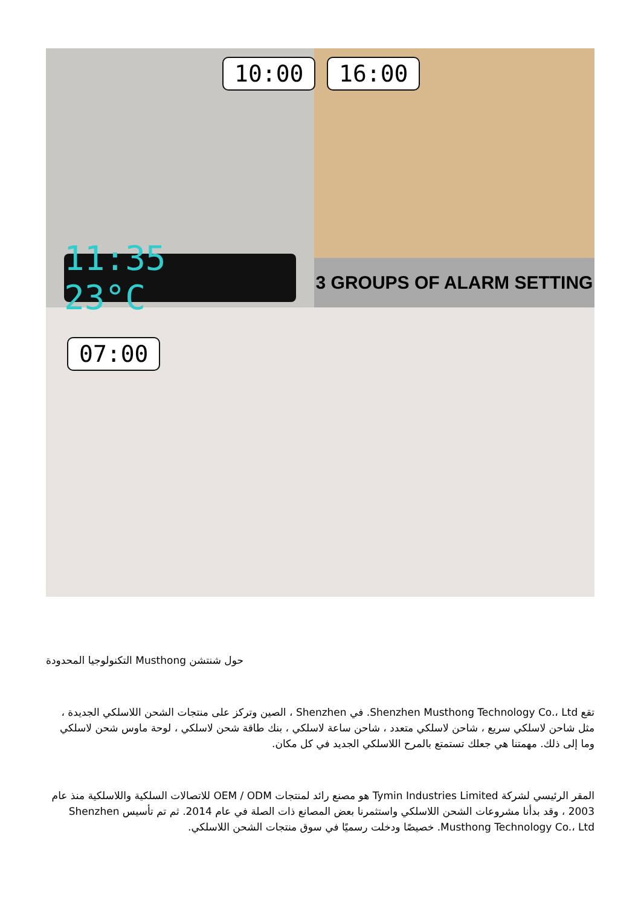3 GROUPS OF ALARM SETTING
11:35 23°C
10:00 16:00
07:00
التكنولوجيا المحدودة Musthong حول شنتشن
تقع Shenzhen Musthong Technology Co.، Ltd. في Shenzhen ، الصين وتركز على منتجات الشحن اللاسلكي الجديدة ، مثل شاحن لاسلكي سريع ، شاحن لاسلكي متعدد ، شاحن ساعة لاسلكي ، بنك طاقة شحن لاسلكي ، لوحة ماوس شحن لاسلكي وما إلى ذلك. مهمتنا هي جعلك تستمتع بالمرح اللاسلكي الجديد في كل مكان.
المقر الرئيسي لشركة Tymin Industries Limited هو مصنع رائد لمنتجات OEM / ODM للاتصالات السلكية واللاسلكية منذ عام 2003 ، وقد بدأنا مشروعات الشحن اللاسلكي واستثمرنا بعض المصانع ذات الصلة في عام 2014. ثم تم تأسيس Shenzhen Musthong Technology Co.، Ltd. خصيصًا ودخلت رسميًا في سوق منتجات الشحن اللاسلكي.